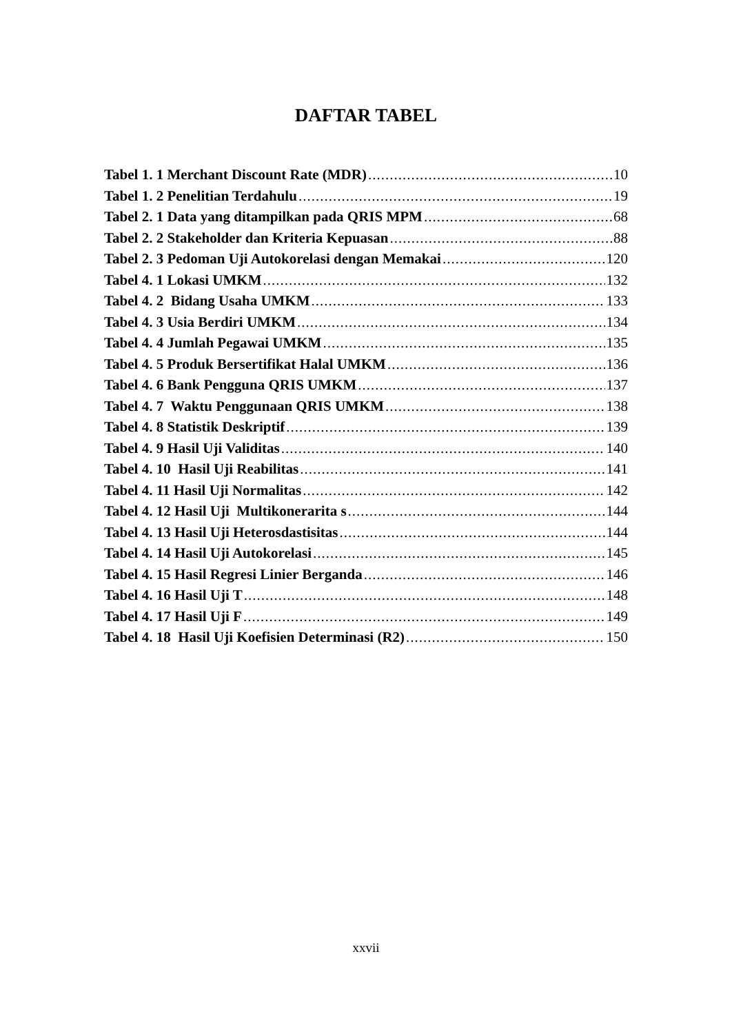DAFTAR TABEL
Tabel 1. 1 Merchant Discount Rate (MDR) 10
Tabel 1. 2 Penelitian Terdahulu 19
Tabel 2. 1 Data yang ditampilkan pada QRIS MPM 68
Tabel 2. 2 Stakeholder dan Kriteria Kepuasan 88
Tabel 2. 3 Pedoman Uji Autokorelasi dengan Memakai 120
Tabel 4. 1 Lokasi UMKM 132
Tabel 4. 2 Bidang Usaha UMKM 133
Tabel 4. 3 Usia Berdiri UMKM 134
Tabel 4. 4 Jumlah Pegawai UMKM 135
Tabel 4. 5 Produk Bersertifikat Halal UMKM 136
Tabel 4. 6 Bank Pengguna QRIS UMKM 137
Tabel 4. 7 Waktu Penggunaan QRIS UMKM 138
Tabel 4. 8 Statistik Deskriptif 139
Tabel 4. 9 Hasil Uji Validitas 140
Tabel 4. 10 Hasil Uji Reabilitas 141
Tabel 4. 11 Hasil Uji Normalitas 142
Tabel 4. 12 Hasil Uji Multikonerarita s 144
Tabel 4. 13 Hasil Uji Heterosdastisitas 144
Tabel 4. 14 Hasil Uji Autokorelasi 145
Tabel 4. 15 Hasil Regresi Linier Berganda 146
Tabel 4. 16 Hasil Uji T 148
Tabel 4. 17 Hasil Uji F 149
Tabel 4. 18 Hasil Uji Koefisien Determinasi (R2) 150
xxvii